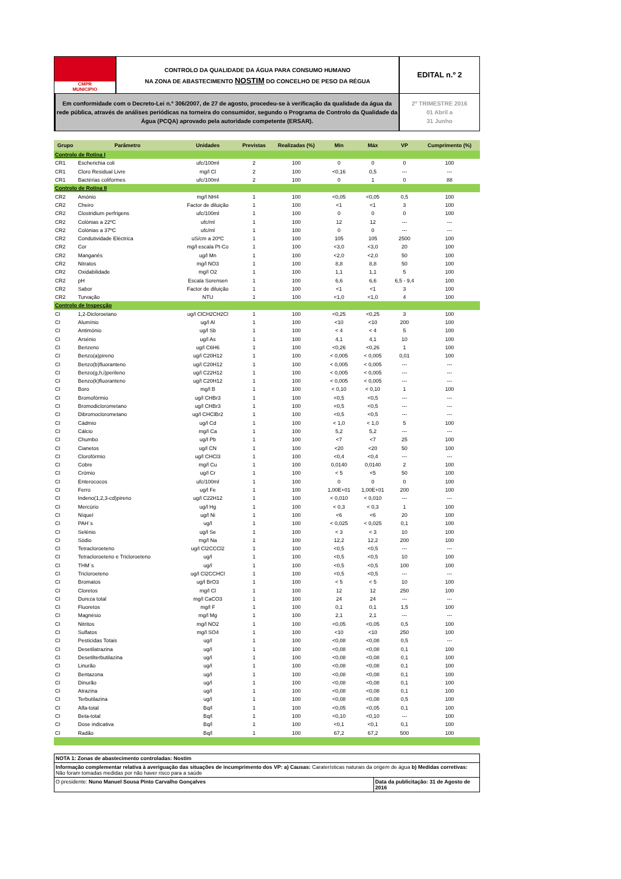CMPR
MUNICIPIO
CONTROLO DA QUALIDADE DA ÁGUA PARA CONSUMO HUMANO
NA ZONA DE ABASTECIMENTO NOSTIM DO CONCELHO DE PESO DA RÉGUA
EDITAL n.º 2
Em conformidade com o Decreto-Lei n.º 306/2007, de 27 de agosto, procedeu-se à verificação da qualidade da água da rede pública, através de análises periódicas na torneira do consumidor, segundo o Programa de Controlo da Qualidade da Água (PCQA) aprovado pela autoridade competente (ERSAR).
2º TRIMESTRE 2016
01 Abril a
31 Junho
| Grupo | Parâmetro | Unidades | Previstas | Realizadas (%) | Mín | Máx | VP | Cumprimento (%) |
| --- | --- | --- | --- | --- | --- | --- | --- | --- |
| Controlo de Rotina I | | | | | | | | |
| CR1 | Escherichia coli | ufc/100ml | 2 | 100 | 0 | 0 | 0 | 100 |
| CR1 | Cloro Residual Livre | mg/l Cl | 2 | 100 | <0,16 | 0,5 | --- | --- |
| CR1 | Bactérias coliformes | ufc/100ml | 2 | 100 | 0 | 1 | 0 | 88 |
| Controlo de Rotina II | | | | | | | | |
| CR2 | Amónio | mg/l NH4 | 1 | 100 | <0,05 | <0,05 | 0,5 | 100 |
| CR2 | Cheiro | Factor de diluição | 1 | 100 | <1 | <1 | 3 | 100 |
| CR2 | Clostridium perfrigens | ufc/100ml | 1 | 100 | 0 | 0 | 0 | 100 |
| CR2 | Colónias a 22ºC | ufc/ml | 1 | 100 | 12 | 12 | --- | --- |
| CR2 | Colónias a 37ºC | ufc/ml | 1 | 100 | 0 | 0 | --- | --- |
| CR2 | Condutividade Eléctrica | uS/cm a 20ºC | 1 | 100 | 105 | 105 | 2500 | 100 |
| CR2 | Cor | mg/l escala Pt-Co | 1 | 100 | <3,0 | <3,0 | 20 | 100 |
| CR2 | Manganês | ug/l Mn | 1 | 100 | <2,0 | <2,0 | 50 | 100 |
| CR2 | Nitratos | mg/l NO3 | 1 | 100 | 8,8 | 8,8 | 50 | 100 |
| CR2 | Oxidabilidade | mg/l O2 | 1 | 100 | 1,1 | 1,1 | 5 | 100 |
| CR2 | pH | Escala Sorensen | 1 | 100 | 6,6 | 6,6 | 6,5 - 9,4 | 100 |
| CR2 | Sabor | Factor de diluição | 1 | 100 | <1 | <1 | 3 | 100 |
| CR2 | Turvação | NTU | 1 | 100 | <1,0 | <1,0 | 4 | 100 |
| Controlo de Inspecção | | | | | | | | |
| CI | 1,2-Dicloroetano | ug/l ClCH2CH2Cl | 1 | 100 | <0,25 | <0,25 | 3 | 100 |
| CI | Alumínio | ug/l Al | 1 | 100 | <10 | <10 | 200 | 100 |
| CI | Antimónio | ug/l Sb | 1 | 100 | < 4 | < 4 | 5 | 100 |
| CI | Arsénio | ug/l As | 1 | 100 | 4,1 | 4,1 | 10 | 100 |
| CI | Benzeno | ug/l C6H6 | 1 | 100 | <0,26 | <0,26 | 1 | 100 |
| CI | Benzo(a)pireno | ug/l C20H12 | 1 | 100 | < 0,005 | < 0,005 | 0,01 | 100 |
| CI | Benzo(b)fluoranteno | ug/l C20H12 | 1 | 100 | < 0,005 | < 0,005 | --- | --- |
| CI | Benzo(g,h,i)perileno | ug/l C22H12 | 1 | 100 | < 0,005 | < 0,005 | --- | --- |
| CI | Benzo(k)fluoranteno | ug/l C20H12 | 1 | 100 | < 0,005 | < 0,005 | --- | --- |
| CI | Boro | mg/l B | 1 | 100 | < 0,10 | < 0,10 | 1 | 100 |
| CI | Bromofórmio | ug/l CHBr3 | 1 | 100 | <0,5 | <0,5 | --- | --- |
| CI | Bromodiclorometano | ug/l CHBr3 | 1 | 100 | <0,5 | <0,5 | --- | --- |
| CI | Dibromoclorometano | ug/l CHClBr2 | 1 | 100 | <0,5 | <0,5 | --- | --- |
| CI | Cádmio | ug/l Cd | 1 | 100 | < 1,0 | < 1,0 | 5 | 100 |
| CI | Cálcio | mg/l Ca | 1 | 100 | 5,2 | 5,2 | --- | --- |
| CI | Chumbo | ug/l Pb | 1 | 100 | <7 | <7 | 25 | 100 |
| CI | Cianetos | ug/l CN | 1 | 100 | <20 | <20 | 50 | 100 |
| CI | Clorofórmio | ug/l CHCl3 | 1 | 100 | <0,4 | <0,4 | --- | --- |
| CI | Cobre | mg/l Cu | 1 | 100 | 0,0140 | 0,0140 | 2 | 100 |
| CI | Crómio | ug/l Cr | 1 | 100 | < 5 | <5 | 50 | 100 |
| CI | Enterococos | ufc/100ml | 1 | 100 | 0 | 0 | 0 | 100 |
| CI | Ferro | ug/l Fe | 1 | 100 | 1,00E+01 | 1,00E+01 | 200 | 100 |
| CI | Indeno(1,2,3-cd)pireno | ug/l C22H12 | 1 | 100 | < 0,010 | < 0,010 | --- | --- |
| CI | Mercúrio | ug/l Hg | 1 | 100 | < 0,3 | < 0,3 | 1 | 100 |
| CI | Níquel | ug/l Ni | 1 | 100 | <6 | <6 | 20 | 100 |
| CI | PAH´s | ug/l | 1 | 100 | < 0,025 | < 0,025 | 0,1 | 100 |
| CI | Selénio | ug/l Se | 1 | 100 | < 3 | < 3 | 10 | 100 |
| CI | Sódio | mg/l Na | 1 | 100 | 12,2 | 12,2 | 200 | 100 |
| CI | Tetracloroeteno | ug/l Cl2CCCl2 | 1 | 100 | <0,5 | <0,5 | --- | --- |
| CI | Tetracloroeteno e Tricloroeteno | ug/l | 1 | 100 | <0,5 | <0,5 | 10 | 100 |
| CI | THM´s | ug/l | 1 | 100 | <0,5 | <0,5 | 100 | 100 |
| CI | Tricloroeteno | ug/l Cl2CCHCl | 1 | 100 | <0,5 | <0,5 | --- | --- |
| CI | Bromatos | ug/l BrO3 | 1 | 100 | < 5 | < 5 | 10 | 100 |
| CI | Cloretos | mg/l Cl | 1 | 100 | 12 | 12 | 250 | 100 |
| CI | Dureza total | mg/l CaCO3 | 1 | 100 | 24 | 24 | --- | --- |
| CI | Fluoretos | mg/l F | 1 | 100 | 0,1 | 0,1 | 1,5 | 100 |
| CI | Magnésio | mg/l Mg | 1 | 100 | 2,1 | 2,1 | --- | --- |
| CI | Nitritos | mg/l NO2 | 1 | 100 | <0,05 | <0,05 | 0,5 | 100 |
| CI | Sulfatos | mg/l SO4 | 1 | 100 | <10 | <10 | 250 | 100 |
| CI | Pesticidas Totais | ug/l | 1 | 100 | <0,08 | <0,08 | 0,5 | --- |
| CI | Desetilatrazina | ug/l | 1 | 100 | <0,08 | <0,08 | 0,1 | 100 |
| CI | Desetilterbutilazina | ug/l | 1 | 100 | <0,08 | <0,08 | 0,1 | 100 |
| CI | Linurão | ug/l | 1 | 100 | <0,08 | <0,08 | 0,1 | 100 |
| CI | Bentazona | ug/l | 1 | 100 | <0,08 | <0,08 | 0,1 | 100 |
| CI | Dinurão | ug/l | 1 | 100 | <0,08 | <0,08 | 0,1 | 100 |
| CI | Atrazina | ug/l | 1 | 100 | <0,08 | <0,08 | 0,1 | 100 |
| CI | Terbutilazina | ug/l | 1 | 100 | <0,08 | <0,08 | 0,5 | 100 |
| CI | Alfa-total | Bq/l | 1 | 100 | <0,05 | <0,05 | 0,1 | 100 |
| CI | Beta-total | Bq/l | 1 | 100 | <0,10 | <0,10 | --- | 100 |
| CI | Dose indicativa | Bq/l | 1 | 100 | <0,1 | <0,1 | 0,1 | 100 |
| CI | Radão | Bq/l | 1 | 100 | 67,2 | 67,2 | 500 | 100 |
NOTA 1: Zonas de abastecimento controladas: Nostim
Informação complementar relativa à averiguação das situações de incumprimento dos VP: a) Causas: Caraterísticas naturais da origem de água b) Medidas corretivas: Não foram tomadas medidas por não haver risco para a saúde
O presidente: Nuno Manuel Sousa Pinto Carvalho Gonçalves Data da publicitação: 31 de Agosto de 2016